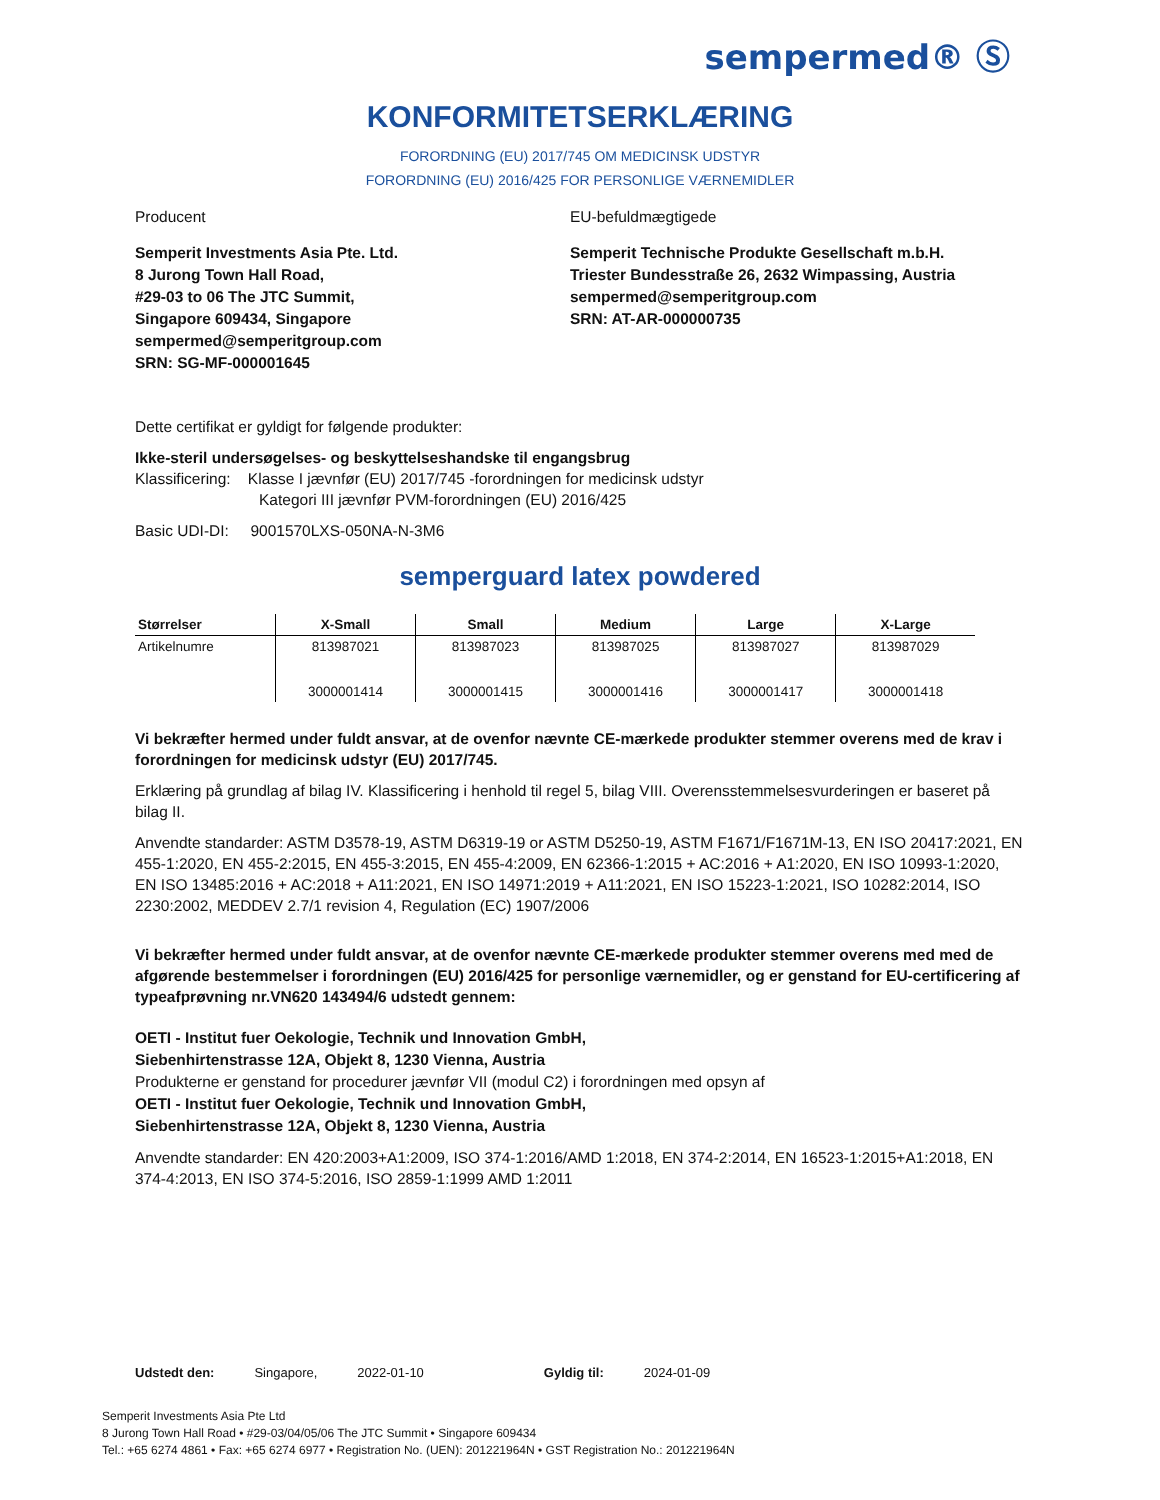sempermed® Ⓢ
KONFORMITETSERKLÆRING
FORORDNING (EU) 2017/745 OM MEDICINSK UDSTYR
FORORDNING (EU) 2016/425 FOR PERSONLIGE VÆRNEMIDLER
Producent EU-befuldmægtigede
Semperit Investments Asia Pte. Ltd.
8 Jurong Town Hall Road,
#29-03 to 06 The JTC Summit,
Singapore 609434, Singapore
sempermed@semperitgroup.com
SRN: SG-MF-000001645
Semperit Technische Produkte Gesellschaft m.b.H.
Triester Bundesstraße 26, 2632 Wimpassing, Austria
sempermed@semperitgroup.com
SRN: AT-AR-000000735
Dette certifikat er gyldigt for følgende produkter:
Ikke-steril undersøgelses- og beskyttelseshandske til engangsbrug
Klassificering: Klasse I jævnfør (EU) 2017/745 -forordningen for medicinsk udstyr
Kategori III jævnfør PVM-forordningen (EU) 2016/425
Basic UDI-DI: 9001570LXS-050NA-N-3M6
semperguard latex powdered
| Størrelser | X-Small | Small | Medium | Large | X-Large |
| --- | --- | --- | --- | --- | --- |
| Artikelnumre | 813987021 3000001414 | 813987023 3000001415 | 813987025 3000001416 | 813987027 3000001417 | 813987029 3000001418 |
Vi bekræfter hermed under fuldt ansvar, at de ovenfor nævnte CE-mærkede produkter stemmer overens med de krav i forordningen for medicinsk udstyr (EU) 2017/745.
Erklæring på grundlag af bilag IV. Klassificering i henhold til regel 5, bilag VIII. Overensstemmelsesvurderingen er baseret på bilag II.
Anvendte standarder: ASTM D3578-19, ASTM D6319-19 or ASTM D5250-19, ASTM F1671/F1671M-13, EN ISO 20417:2021, EN 455-1:2020, EN 455-2:2015, EN 455-3:2015, EN 455-4:2009, EN 62366-1:2015 + AC:2016 + A1:2020, EN ISO 10993-1:2020, EN ISO 13485:2016 + AC:2018 + A11:2021, EN ISO 14971:2019 + A11:2021, EN ISO 15223-1:2021, ISO 10282:2014, ISO 2230:2002, MEDDEV 2.7/1 revision 4, Regulation (EC) 1907/2006
Vi bekræfter hermed under fuldt ansvar, at de ovenfor nævnte CE-mærkede produkter stemmer overens med med de afgørende bestemmelser i forordningen (EU) 2016/425 for personlige værnemidler, og er genstand for EU-certificering af typeafprøvning nr.VN620 143494/6 udstedt gennem:
OETI - Institut fuer Oekologie, Technik und Innovation GmbH,
Siebenhirtenstrasse 12A, Objekt 8, 1230 Vienna, Austria
Produkterne er genstand for procedurer jævnfør VII (modul C2) i forordningen med opsyn af
OETI - Institut fuer Oekologie, Technik und Innovation GmbH,
Siebenhirtenstrasse 12A, Objekt 8, 1230 Vienna, Austria
Anvendte standarder: EN 420:2003+A1:2009, ISO 374-1:2016/AMD 1:2018, EN 374-2:2014, EN 16523-1:2015+A1:2018, EN 374-4:2013, EN ISO 374-5:2016, ISO 2859-1:1999 AMD 1:2011
Udstedt den: Singapore, 2022-01-10 Gyldig til: 2024-01-09
Semperit Investments Asia Pte Ltd
8 Jurong Town Hall Road • #29-03/04/05/06 The JTC Summit • Singapore 609434
Tel.: +65 6274 4861 • Fax: +65 6274 6977 • Registration No. (UEN): 201221964N • GST Registration No.: 201221964N